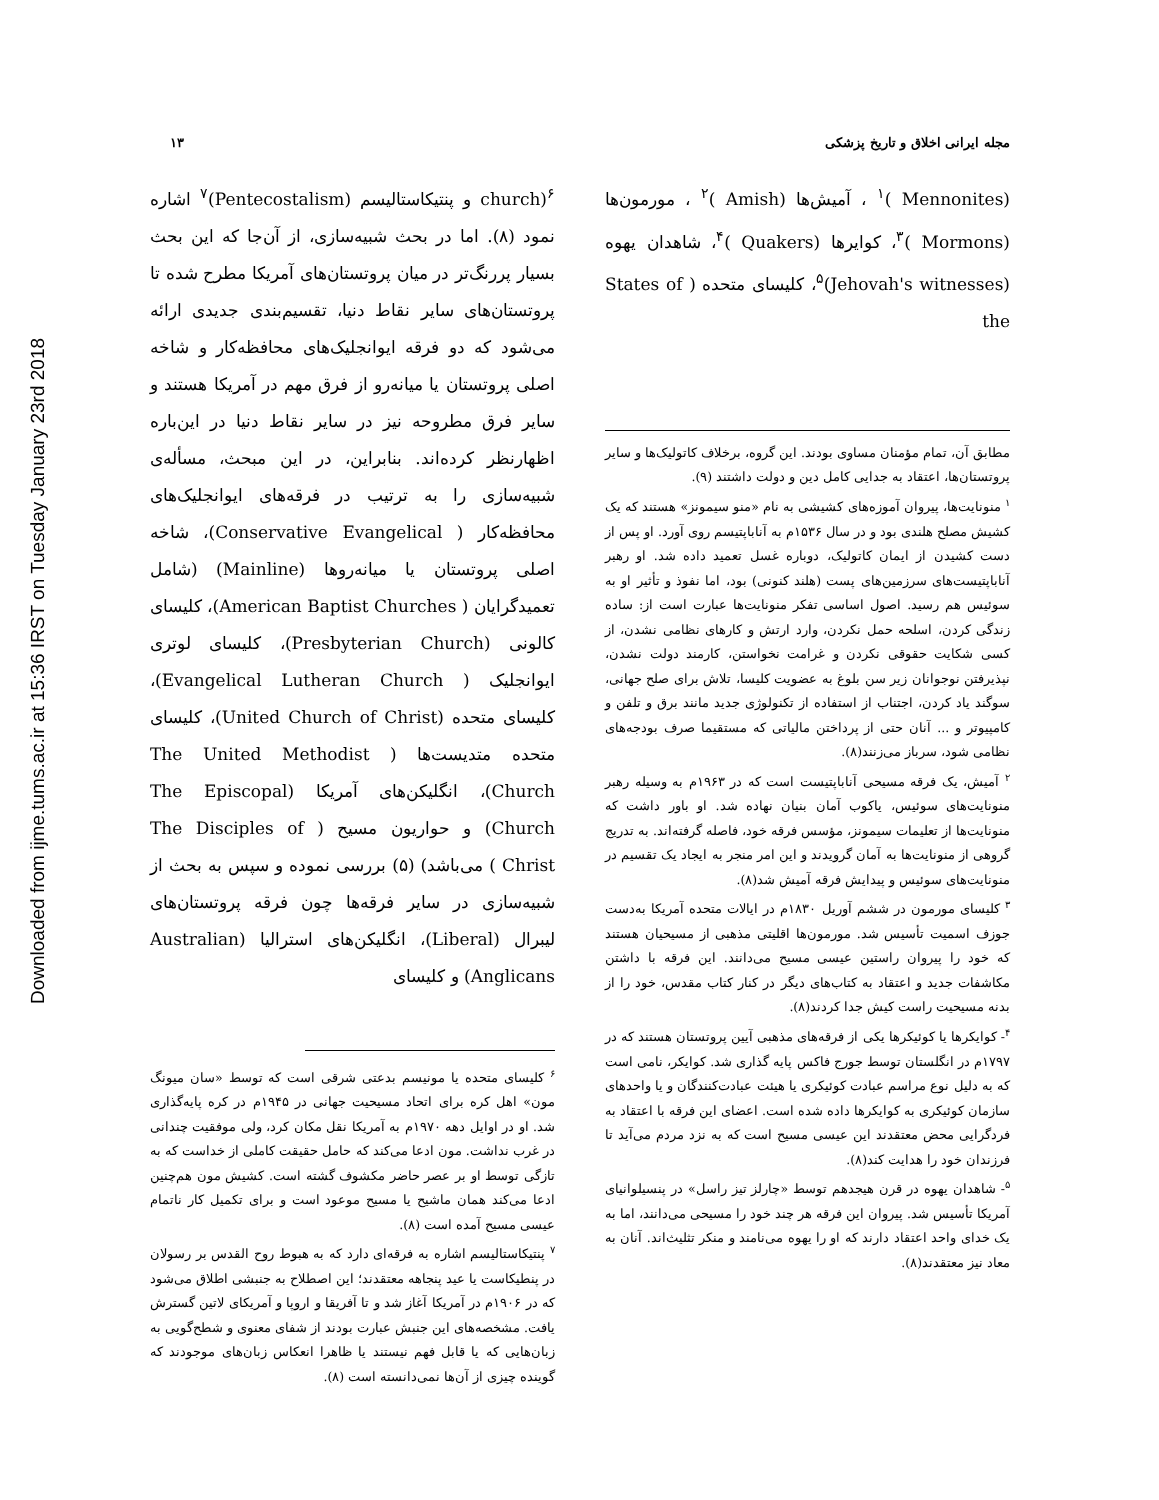Downloaded from ijme.tums.ac.ir at 15:36 IRST on Tuesday January 23rd 2018
مجله ایرانی اخلاق و تاریخ پزشکی ۱۳
(Mennonites )<sup>۱</sup> ، آمیش‌ها (Amish )<sup>۲</sup> ، مورمون‌ها (Mormons )<sup>۳</sup>، کوایرها (Quakers )<sup>۴</sup>، شاهدان یهوه (Jehovah's witnesses)<sup>۵</sup>، کلیسای متحده ( States of the
مطابق آن، تمام مؤمنان مساوی بودند. این گروه، برخلاف کاتولیک‌ها و سایر پروتستان‌ها، اعتقاد به جدایی کامل دین و دولت داشتند (۹).
<sup>۱</sup> منونایت‌ها، پیروان آموزه‌های کشیشی به نام «منو سیمونز» هستند که یک کشیش مصلح هلندی بود و در سال ۱۵۳۶م به آناباپتیسم روی آورد. او پس از دست کشیدن از ایمان کاتولیک، دوباره غسل تعمید داده شد. او رهبر آناباپتیست‌های سرزمین‌های پست (هلند کنونی) بود، اما نفوذ و تأثیر او به سوئیس هم رسید. اصول اساسی تفکر منونایت‌ها عبارت است از: ساده زندگی کردن، اسلحه حمل نکردن، وارد ارتش و کارهای نظامی نشدن، از کسی شکایت حقوقی نکردن و غرامت نخواستن، کارمند دولت نشدن، نپذیرفتن نوجوانان زیر سن بلوغ به عضویت کلیسا، تلاش برای صلح جهانی، سوگند یاد کردن، اجتناب از استفاده از تکنولوژی جدید مانند برق و تلفن و کامپیوتر و ... آنان حتی از پرداختن مالیاتی که مستقیما صرف بودجه‌های نظامی شود، سرباز می‌زنند(۸).
<sup>۲</sup> آمیش، یک فرقه مسیحی آناباپتیست است که در ۱۹۶۳م به وسیله رهبر منونایت‌های سوئیس، یاکوب آمان بنیان نهاده شد. او باور داشت که منونایت‌ها از تعلیمات سیمونز، مؤسس فرقه خود، فاصله گرفته‌اند. به تدریج گروهی از منونایت‌ها به آمان گرویدند و این امر منجر به ایجاد یک تقسیم در منونایت‌های سوئیس و پیدایش فرقه آمیش شد(۸).
<sup>۳</sup> کلیسای مورمون در ششم آوریل ۱۸۳۰م در ایالات متحده آمریکا به‌دست جوزف اسمیت تأسیس شد. مورمون‌ها اقلیتی مذهبی از مسیحیان هستند که خود را پیروان راستین عیسی مسیح می‌دانند. این فرقه با داشتن مکاشفات جدید و اعتقاد به کتاب‌های دیگر در کنار کتاب مقدس، خود را از بدنه مسیحیت راست کیش جدا کردند(۸).
<sup>۴</sup>- کوایکرها یا کوئیکرها یکی از فرقه‌های مذهبی آیین پروتستان هستند که در ۱۷۹۷م در انگلستان توسط جورج فاکس پایه گذاری شد. کوایکر، نامی است که به دلیل نوع مراسم عبادت کوئیکری یا هیئت عبادت‌کنندگان و یا واحدهای سازمان کوئیکری به کوایکرها داده شده است. اعضای این فرقه با اعتقاد به فردگرایی محض معتقدند این عیسی مسیح است که به نزد مردم می‌آید تا فرزندان خود را هدایت کند(۸).
<sup>۵</sup>- شاهدان یهوه در قرن هیجدهم توسط «چارلز تیز راسل» در پنسیلوانیای آمریکا تأسیس شد. پیروان این فرقه هر چند خود را مسیحی می‌دانند، اما به یک خدای واحد اعتقاد دارند که او را یهوه می‌نامند و منکر تثلیث‌اند. آنان به معاد نیز معتقدند(۸).
church)<sup>۶</sup> و پنتیکاستالیسم (Pentecostalism)<sup>۷</sup> اشاره نمود (۸). اما در بحث شبیه‌سازی، از آن‌جا که این بحث بسیار پررنگ‌تر در میان پروتستان‌های آمریکا مطرح شده تا پروتستان‌های سایر نقاط دنیا، تقسیم‌بندی جدیدی ارائه می‌شود که دو فرقه ایوانجلیک‌های محافظه‌کار و شاخه اصلی پروتستان یا میانه‌رو از فرق مهم در آمریکا هستند و سایر فرق مطروحه نیز در سایر نقاط دنیا در این‌باره اظهارنظر کرده‌اند. بنابراین، در این مبحث، مسأله‌ی شبیه‌سازی را به ترتیب در فرقه‌های ایوانجلیک‌های محافظه‌کار ( Conservative Evangelical)، شاخه اصلی پروتستان یا میانه‌روها (Mainline) (شامل تعمیدگرایان ( American Baptist Churches)، کلیسای کالونی (Presbyterian Church)، کلیسای لوتری ایوانجلیک ( Evangelical Lutheran Church)، کلیسای متحده (United Church of Christ)، کلیسای متحده متدیست‌ها ( The United Methodist Church)، انگلیکن‌های آمریکا (The Episcopal Church) و حواریون مسیح ( The Disciples of Christ ) می‌باشد) (۵) بررسی نموده و سپس به بحث از شبیه‌سازی در سایر فرقه‌ها چون فرقه پروتستان‌های لیبرال (Liberal)، انگلیکن‌های استرالیا (Australian Anglicans) و کلیسای
<sup>۶</sup> کلیسای متحده یا مونیسم بدعتی شرقی است که توسط «سان میونگ مون» اهل کره برای اتحاد مسیحیت جهانی در ۱۹۴۵م در کره پایه‌گذاری شد. او در اوایل دهه ۱۹۷۰م به آمریکا نقل مکان کرد، ولی موفقیت چندانی در غرب نداشت. مون ادعا می‌کند که حامل حقیقت کاملی از خداست که به تازگی توسط او بر عصر حاضر مکشوف گشته است. کشیش مون هم‌چنین ادعا می‌کند همان ماشیح یا مسیح موعود است و برای تکمیل کار ناتمام عیسی مسیح آمده است (۸).
<sup>۷</sup> پنتیکاستالیسم اشاره به فرقه‌ای دارد که به هبوط روح القدس بر رسولان در پنطیکاست یا عید پنجاهه معتقدند؛ این اصطلاح به جنبشی اطلاق می‌شود که در ۱۹۰۶م در آمریکا آغاز شد و تا آفریقا و اروپا و آمریکای لاتین گسترش یافت. مشخصه‌های این جنبش عبارت بودند از شفای معنوی و شطح‌گویی به زبان‌هایی که یا قابل فهم نیستند یا ظاهرا انعکاس زبان‌های موجودند که گوینده چیزی از آن‌ها نمی‌دانسته است (۸).